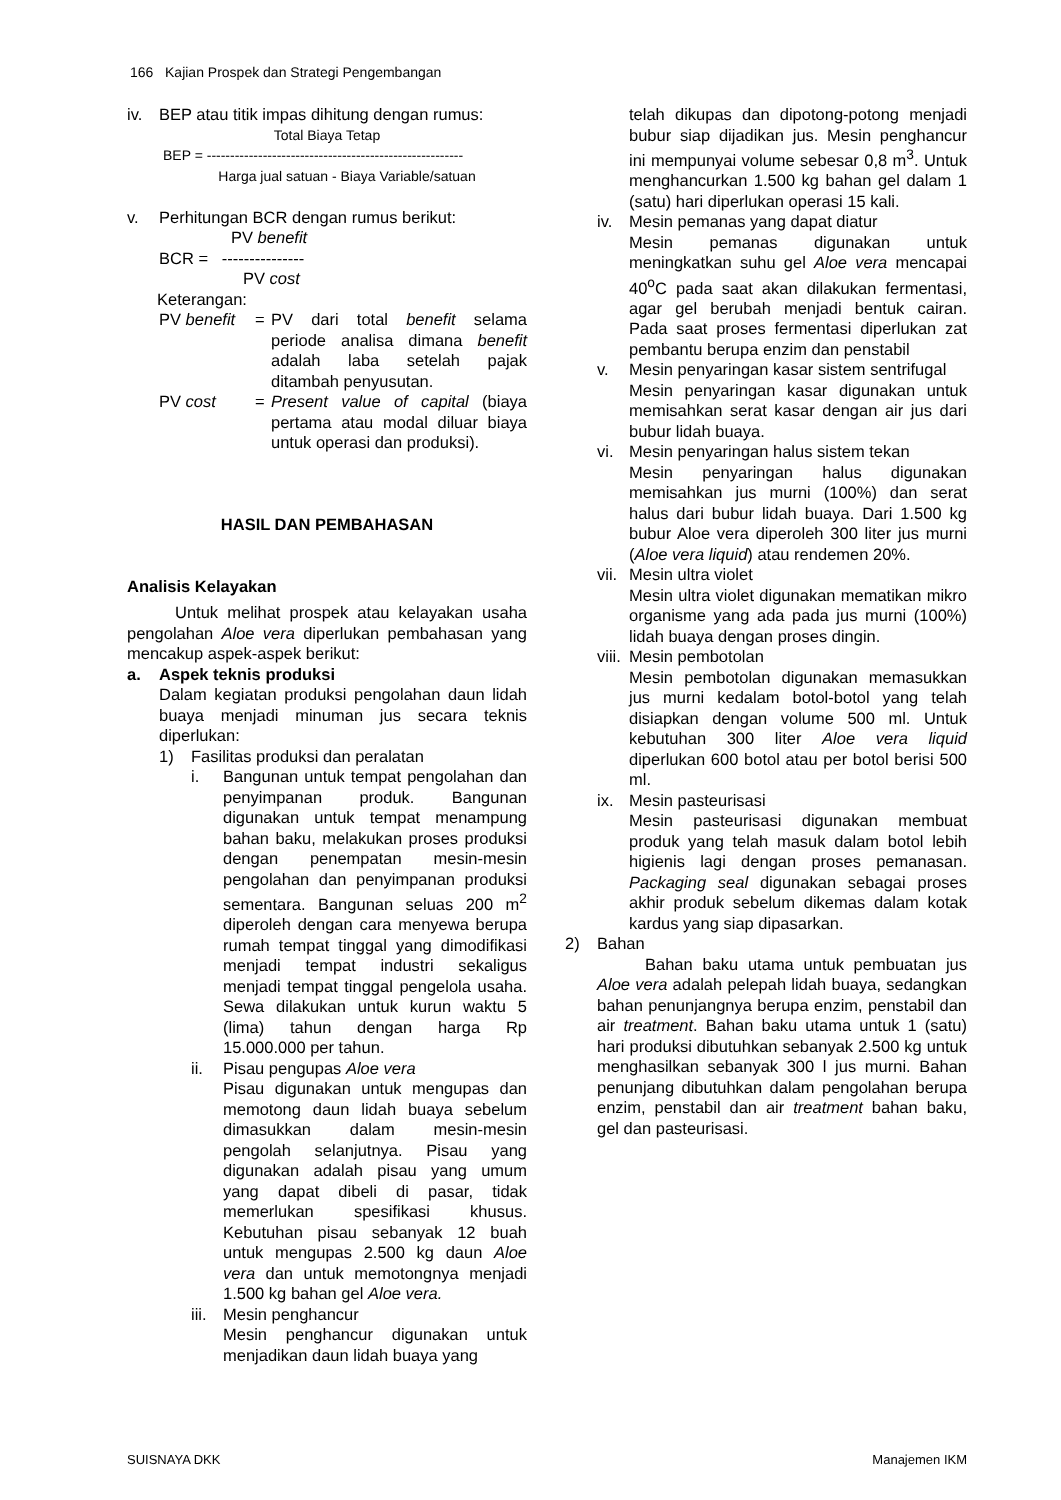166 Kajian Prospek dan Strategi Pengembangan
iv. BEP atau titik impas dihitung dengan rumus:
Total Biaya Tetap
BEP = -------------------------------------------------------
Harga jual satuan - Biaya Variable/satuan
v. Perhitungan BCR dengan rumus berikut:
PV benefit
BCR = ---------------
PV cost
Keterangan:
PV benefit = PV dari total benefit selama periode analisa dimana benefit adalah laba setelah pajak ditambah penyusutan.
PV cost = Present value of capital (biaya pertama atau modal diluar biaya untuk operasi dan produksi).
HASIL DAN PEMBAHASAN
Analisis Kelayakan
Untuk melihat prospek atau kelayakan usaha pengolahan Aloe vera diperlukan pembahasan yang mencakup aspek-aspek berikut:
a. Aspek teknis produksi
Dalam kegiatan produksi pengolahan daun lidah buaya menjadi minuman jus secara teknis diperlukan:
1) Fasilitas produksi dan peralatan
i. Bangunan untuk tempat pengolahan dan penyimpanan produk. Bangunan digunakan untuk tempat menampung bahan baku, melakukan proses produksi dengan penempatan mesin-mesin pengolahan dan penyimpanan produksi sementara. Bangunan seluas 200 m<sup>2</sup> diperoleh dengan cara menyewa berupa rumah tempat tinggal yang dimodifikasi menjadi tempat industri sekaligus menjadi tempat tinggal pengelola usaha. Sewa dilakukan untuk kurun waktu 5 (lima) tahun dengan harga Rp 15.000.000 per tahun.
ii. Pisau pengupas Aloe vera
Pisau digunakan untuk mengupas dan memotong daun lidah buaya sebelum dimasukkan dalam mesin-mesin pengolah selanjutnya. Pisau yang digunakan adalah pisau yang umum yang dapat dibeli di pasar, tidak memerlukan spesifikasi khusus. Kebutuhan pisau sebanyak 12 buah untuk mengupas 2.500 kg daun Aloe vera dan untuk memotongnya menjadi 1.500 kg bahan gel Aloe vera.
iii. Mesin penghancur
Mesin penghancur digunakan untuk menjadikan daun lidah buaya yang
telah dikupas dan dipotong-potong menjadi bubur siap dijadikan jus. Mesin penghancur ini mempunyai volume sebesar 0,8 m<sup>3</sup>. Untuk menghancurkan 1.500 kg bahan gel dalam 1 (satu) hari diperlukan operasi 15 kali.
iv. Mesin pemanas yang dapat diatur
Mesin pemanas digunakan untuk meningkatkan suhu gel Aloe vera mencapai 40<sup>o</sup>C pada saat akan dilakukan fermentasi, agar gel berubah menjadi bentuk cairan. Pada saat proses fermentasi diperlukan zat pembantu berupa enzim dan penstabil
v. Mesin penyaringan kasar sistem sentrifugal
Mesin penyaringan kasar digunakan untuk memisahkan serat kasar dengan air jus dari bubur lidah buaya.
vi. Mesin penyaringan halus sistem tekan
Mesin penyaringan halus digunakan memisahkan jus murni (100%) dan serat halus dari bubur lidah buaya. Dari 1.500 kg bubur Aloe vera diperoleh 300 liter jus murni (Aloe vera liquid) atau rendemen 20%.
vii. Mesin ultra violet
Mesin ultra violet digunakan mematikan mikro organisme yang ada pada jus murni (100%) lidah buaya dengan proses dingin.
viii. Mesin pembotolan
Mesin pembotolan digunakan memasukkan jus murni kedalam botol-botol yang telah disiapkan dengan volume 500 ml. Untuk kebutuhan 300 liter Aloe vera liquid diperlukan 600 botol atau per botol berisi 500 ml.
ix. Mesin pasteurisasi
Mesin pasteurisasi digunakan membuat produk yang telah masuk dalam botol lebih higienis lagi dengan proses pemanasan. Packaging seal digunakan sebagai proses akhir produk sebelum dikemas dalam kotak kardus yang siap dipasarkan.
2) Bahan
Bahan baku utama untuk pembuatan jus Aloe vera adalah pelepah lidah buaya, sedangkan bahan penunjangnya berupa enzim, penstabil dan air treatment. Bahan baku utama untuk 1 (satu) hari produksi dibutuhkan sebanyak 2.500 kg untuk menghasilkan sebanyak 300 l jus murni. Bahan penunjang dibutuhkan dalam pengolahan berupa enzim, penstabil dan air treatment bahan baku, gel dan pasteurisasi.
SUISNAYA DKK Manajemen IKM